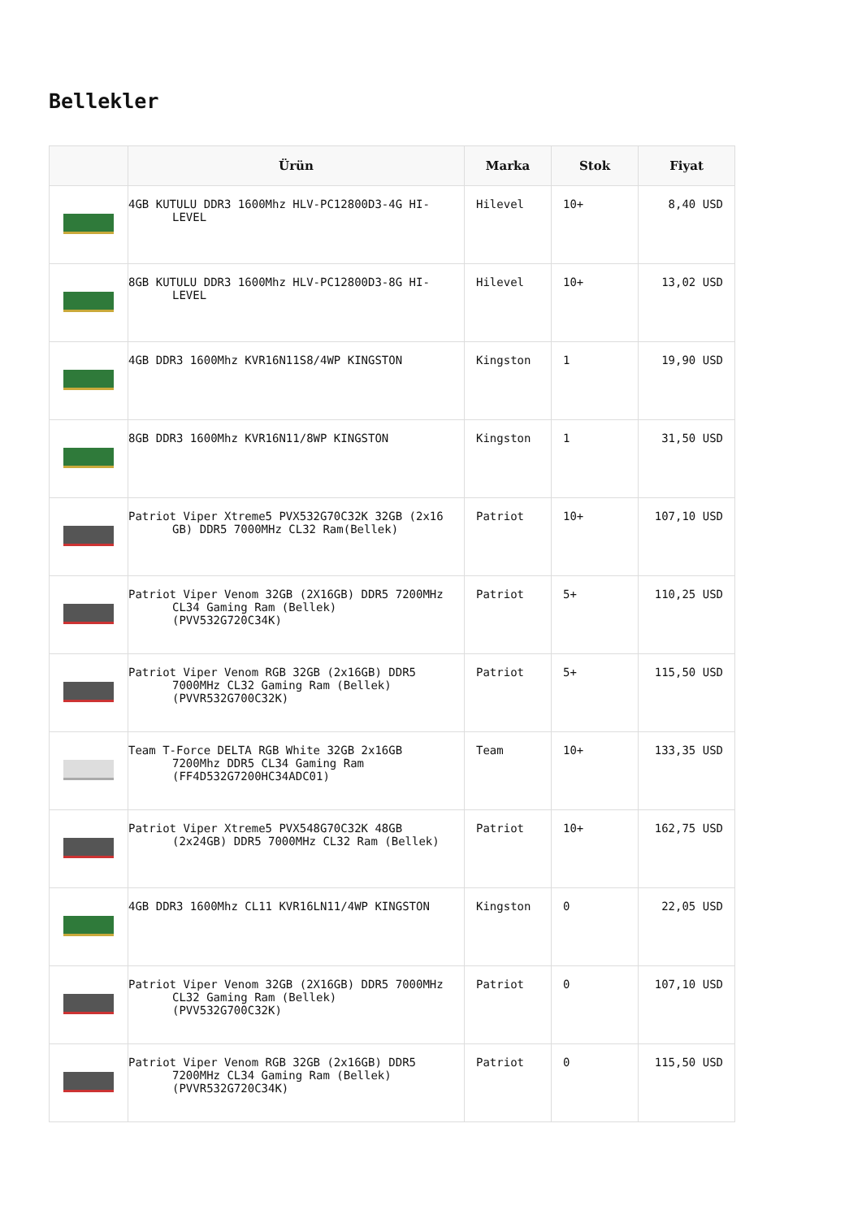Bellekler
| | Ürün | Marka | Stok | Fiyat |
| --- | --- | --- | --- | --- |
| | 4GB KUTULU DDR3 1600Mhz HLV-PC12800D3-4G HI-LEVEL | Hilevel | 10+ | 8,40 USD |
| | 8GB KUTULU DDR3 1600Mhz HLV-PC12800D3-8G HI-LEVEL | Hilevel | 10+ | 13,02 USD |
| | 4GB DDR3 1600Mhz KVR16N11S8/4WP KINGSTON | Kingston | 1 | 19,90 USD |
| | 8GB DDR3 1600Mhz KVR16N11/8WP KINGSTON | Kingston | 1 | 31,50 USD |
| | Patriot Viper Xtreme5 PVX532G70C32K 32GB (2x16 GB) DDR5 7000MHz CL32 Ram(Bellek) | Patriot | 10+ | 107,10 USD |
| | Patriot Viper Venom 32GB (2X16GB) DDR5 7200MHz CL34 Gaming Ram (Bellek) (PVV532G720C34K) | Patriot | 5+ | 110,25 USD |
| | Patriot Viper Venom RGB 32GB (2x16GB) DDR5 7000MHz CL32 Gaming Ram (Bellek) (PVVR532G700C32K) | Patriot | 5+ | 115,50 USD |
| | Team T-Force DELTA RGB White 32GB 2x16GB 7200Mhz DDR5 CL34 Gaming Ram (FF4D532G7200HC34ADC01) | Team | 10+ | 133,35 USD |
| | Patriot Viper Xtreme5 PVX548G70C32K 48GB (2x24GB) DDR5 7000MHz CL32 Ram (Bellek) | Patriot | 10+ | 162,75 USD |
| | 4GB DDR3 1600Mhz CL11 KVR16LN11/4WP KINGSTON | Kingston | 0 | 22,05 USD |
| | Patriot Viper Venom 32GB (2X16GB) DDR5 7000MHz CL32 Gaming Ram (Bellek) (PVV532G700C32K) | Patriot | 0 | 107,10 USD |
| | Patriot Viper Venom RGB 32GB (2x16GB) DDR5 7200MHz CL34 Gaming Ram (Bellek) (PVVR532G720C34K) | Patriot | 0 | 115,50 USD |